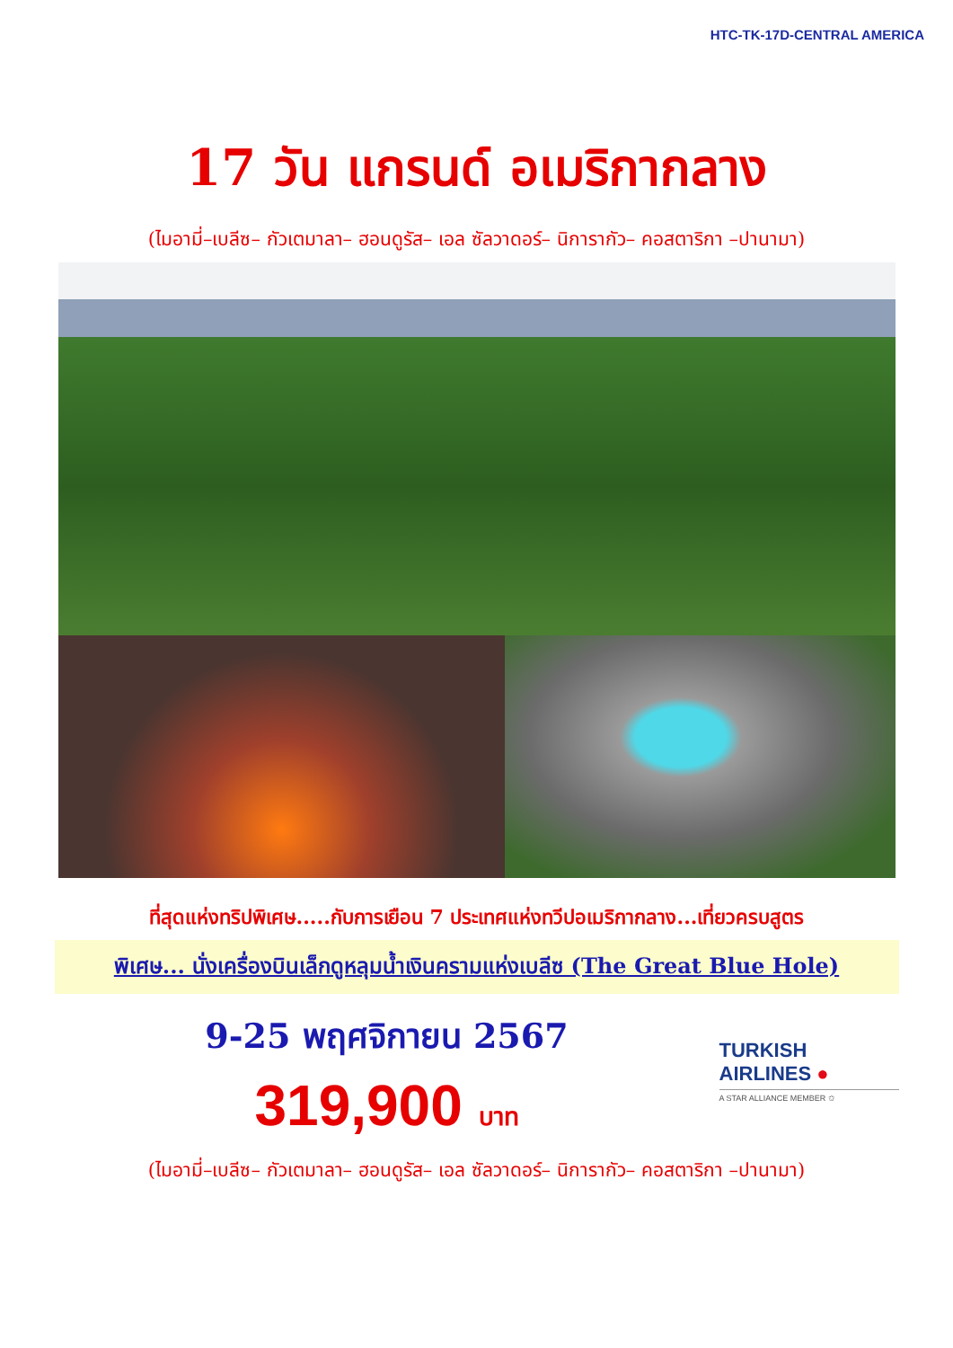HTC-TK-17D-CENTRAL AMERICA
17 วัน แกรนด์ อเมริกากลาง
(ไมอามี่–เบลีซ– กัวเตมาลา– ฮอนดูรัส– เอล ซัลวาดอร์– นิการากัว– คอสตาริกา –ปานามา)
ที่สุดแห่งทริปพิเศษ.....กับการเยือน 7 ประเทศแห่งทวีปอเมริกากลาง...เที่ยวครบสูตร
พิเศษ... นั่งเครื่องบินเล็กดูหลุมน้ำเงินครามแห่งเบลีซ (The Great Blue Hole)
9-25 พฤศจิกายน 2567
319,900 บาท
TURKISH
AIRLINES ●
A STAR ALLIANCE MEMBER ✩
(ไมอามี่–เบลีซ– กัวเตมาลา– ฮอนดูรัส– เอล ซัลวาดอร์– นิการากัว– คอสตาริกา –ปานามา)